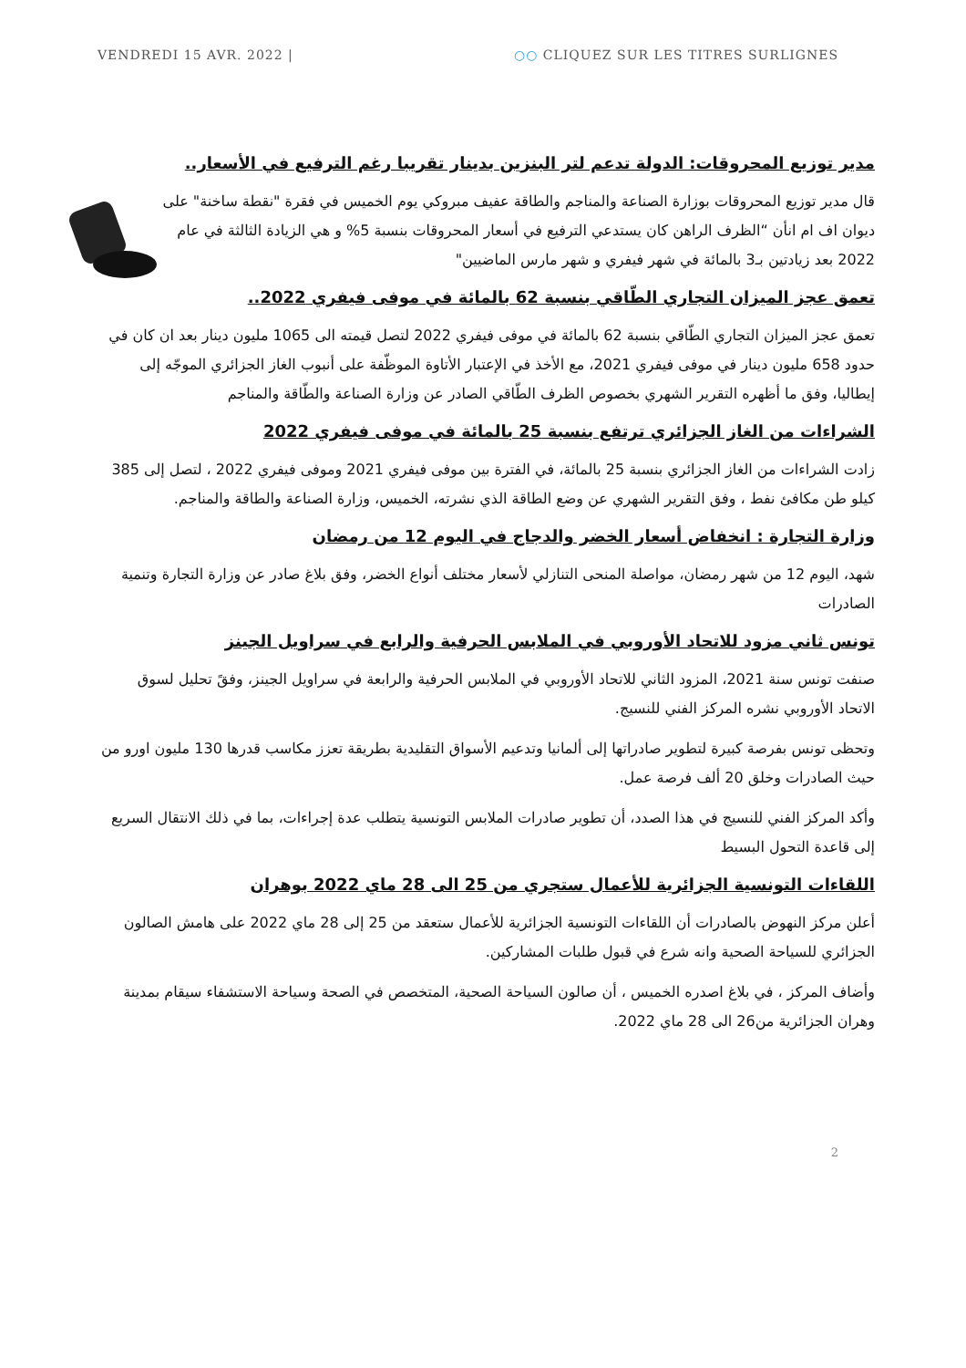VENDREDI 15 AVR. 2022 | ○○ CLIQUEZ SUR LES TITRES SURLIGNES
مدير توزيع المحروقات: الدولة تدعم لتر البنزين بدينار تقريبا رغم الترفيع في الأسعار..
قال مدير توزيع المحروقات بوزارة الصناعة والمناجم والطاقة عفيف مبروكي يوم الخميس في فقرة "نقطة ساخنة" على ديوان اف ام انأن “الظرف الراهن كان يستدعي الترفيع في أسعار المحروقات بنسبة 5% و هي الزيادة الثالثة في عام 2022 بعد زيادتين بـ3 بالمائة في شهر فيفري و شهر مارس الماضيين"
تعمق عجز الميزان التجاري الطّاقي بنسبة 62 بالمائة في موفى فيفري 2022..
تعمق عجز الميزان التجاري الطّاقي بنسبة 62 بالمائة في موفى فيفري 2022 لتصل قيمته الى 1065 مليون دينار بعد ان كان في حدود 658 مليون دينار في موفى فيفري 2021، مع الأخذ في الإعتبار الأتاوة الموظّفة على أنبوب الغاز الجزائري الموجّه إلى إيطاليا، وفق ما أظهره التقرير الشهري بخصوص الظرف الطّاقي الصادر عن وزارة الصناعة والطّاقة والمناجم
الشراءات من الغاز الجزائري ترتفع بنسبة 25 بالمائة في موفى فيفري 2022
زادت الشراءات من الغاز الجزائري بنسبة 25 بالمائة، في الفترة بين موفى فيفري 2021 وموفى فيفري 2022 ، لتصل إلى 385 كيلو طن مكافئ نفط ، وفق التقرير الشهري عن وضع الطاقة الذي نشرته، الخميس، وزارة الصناعة والطاقة والمناجم.
وزارة التجارة : انخفاض أسعار الخضر والدجاج في اليوم 12 من رمضان
شهد، اليوم 12 من شهر رمضان، مواصلة المنحى التنازلي لأسعار مختلف أنواع الخضر، وفق بلاغ صادر عن وزارة التجارة وتنمية الصادرات
تونس ثاني مزود للاتحاد الأوروبي في الملابس الحرفية والرابع في سراويل الجينز
صنفت تونس سنة 2021، المزود الثاني للاتحاد الأوروبي في الملابس الحرفية والرابعة في سراويل الجينز، وفقً تحليل لسوق الاتحاد الأوروبي نشره المركز الفني للنسيج.
وتحظى تونس بفرصة كبيرة لتطوير صادراتها إلى ألمانيا وتدعيم الأسواق التقليدية بطريقة تعزز مكاسب قدرها 130 مليون اورو من حيث الصادرات وخلق 20 ألف فرصة عمل.
وأكد المركز الفني للنسيج في هذا الصدد، أن تطوير صادرات الملابس التونسية يتطلب عدة إجراءات، بما في ذلك الانتقال السريع إلى قاعدة التحول البسيط
اللقاءات التونسية الجزائرية للأعمال ستجري من 25 الى 28 ماي 2022 بوهران
أعلن مركز النهوض بالصادرات أن اللقاءات التونسية الجزائرية للأعمال ستعقد من 25 إلى 28 ماي 2022 على هامش الصالون الجزائري للسياحة الصحية وانه شرع في قبول طلبات المشاركين.
وأضاف المركز ، في بلاغ اصدره الخميس ، أن صالون السياحة الصحية، المتخصص في الصحة وسياحة الاستشفاء سيقام بمدينة وهران الجزائرية من26 الى 28 ماي 2022.
2